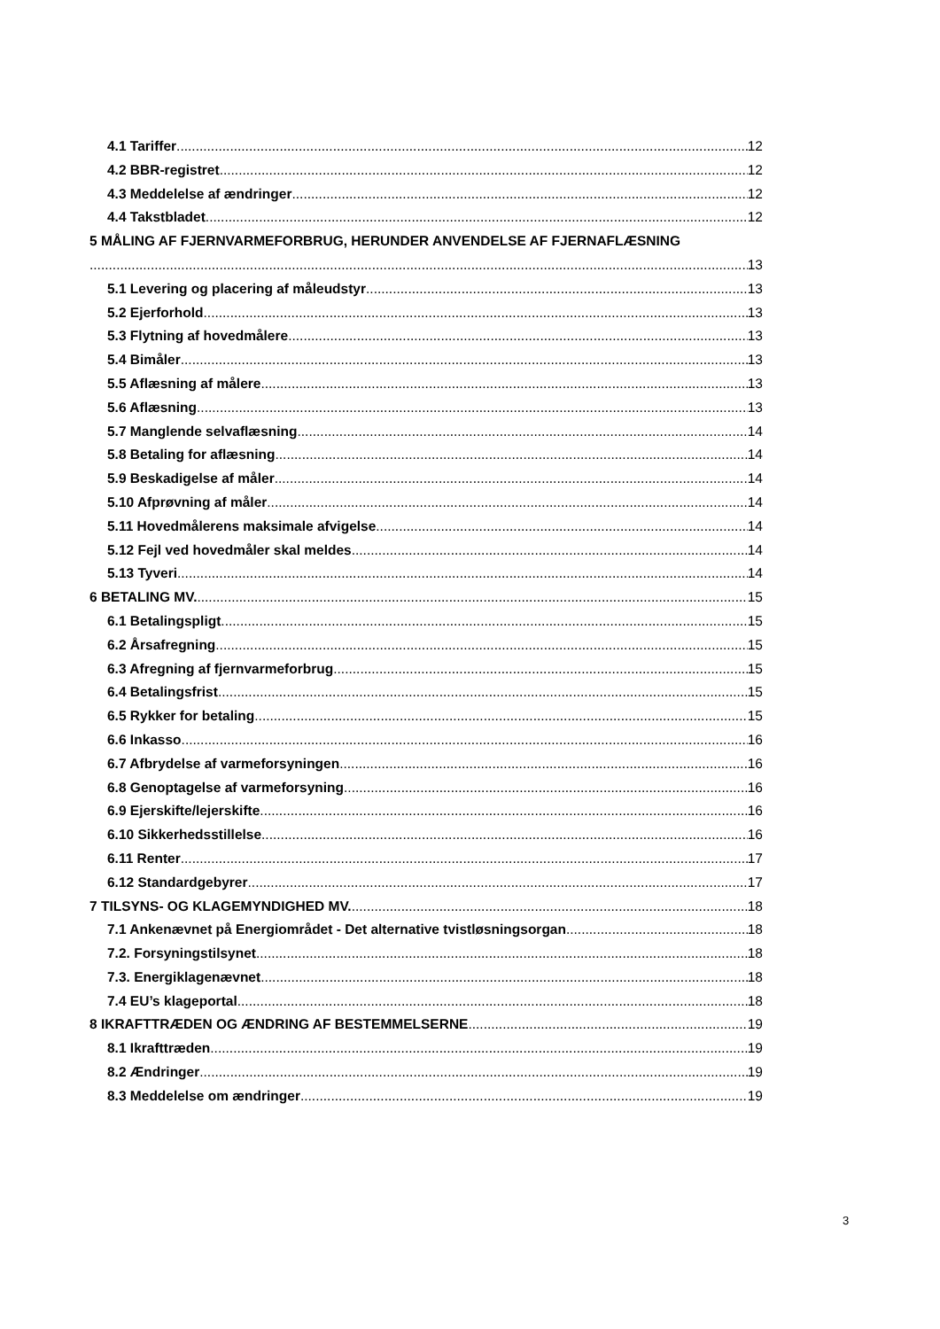4.1 Tariffer 12
4.2 BBR-registret 12
4.3 Meddelelse af ændringer 12
4.4 Takstbladet 12
5 MÅLING AF FJERNVARMEFORBRUG, HERUNDER ANVENDELSE AF FJERNAFLÆSNING
13
5.1 Levering og placering af måleudstyr 13
5.2 Ejerforhold 13
5.3 Flytning af hovedmålere 13
5.4 Bimåler 13
5.5 Aflæsning af målere 13
5.6 Aflæsning 13
5.7 Manglende selvaflæsning 14
5.8 Betaling for aflæsning 14
5.9 Beskadigelse af måler 14
5.10 Afprøvning af måler 14
5.11 Hovedmålerens maksimale afvigelse 14
5.12 Fejl ved hovedmåler skal meldes 14
5.13 Tyveri 14
6 BETALING MV. 15
6.1 Betalingspligt 15
6.2 Årsafregning 15
6.3 Afregning af fjernvarmeforbrug 15
6.4 Betalingsfrist 15
6.5 Rykker for betaling 15
6.6 Inkasso 16
6.7 Afbrydelse af varmeforsyningen 16
6.8 Genoptagelse af varmeforsyning 16
6.9 Ejerskifte/lejerskifte 16
6.10 Sikkerhedsstillelse 16
6.11 Renter 17
6.12 Standardgebyrer 17
7 TILSYNS- OG KLAGEMYNDIGHED MV. 18
7.1 Ankenævnet på Energiområdet - Det alternative tvistløsningsorgan 18
7.2. Forsyningstilsynet 18
7.3. Energiklagenævnet 18
7.4 EU’s klageportal 18
8 IKRAFTTRÆDEN OG ÆNDRING AF BESTEMMELSERNE 19
8.1 Ikrafttræden 19
8.2 Ændringer 19
8.3 Meddelelse om ændringer 19
3